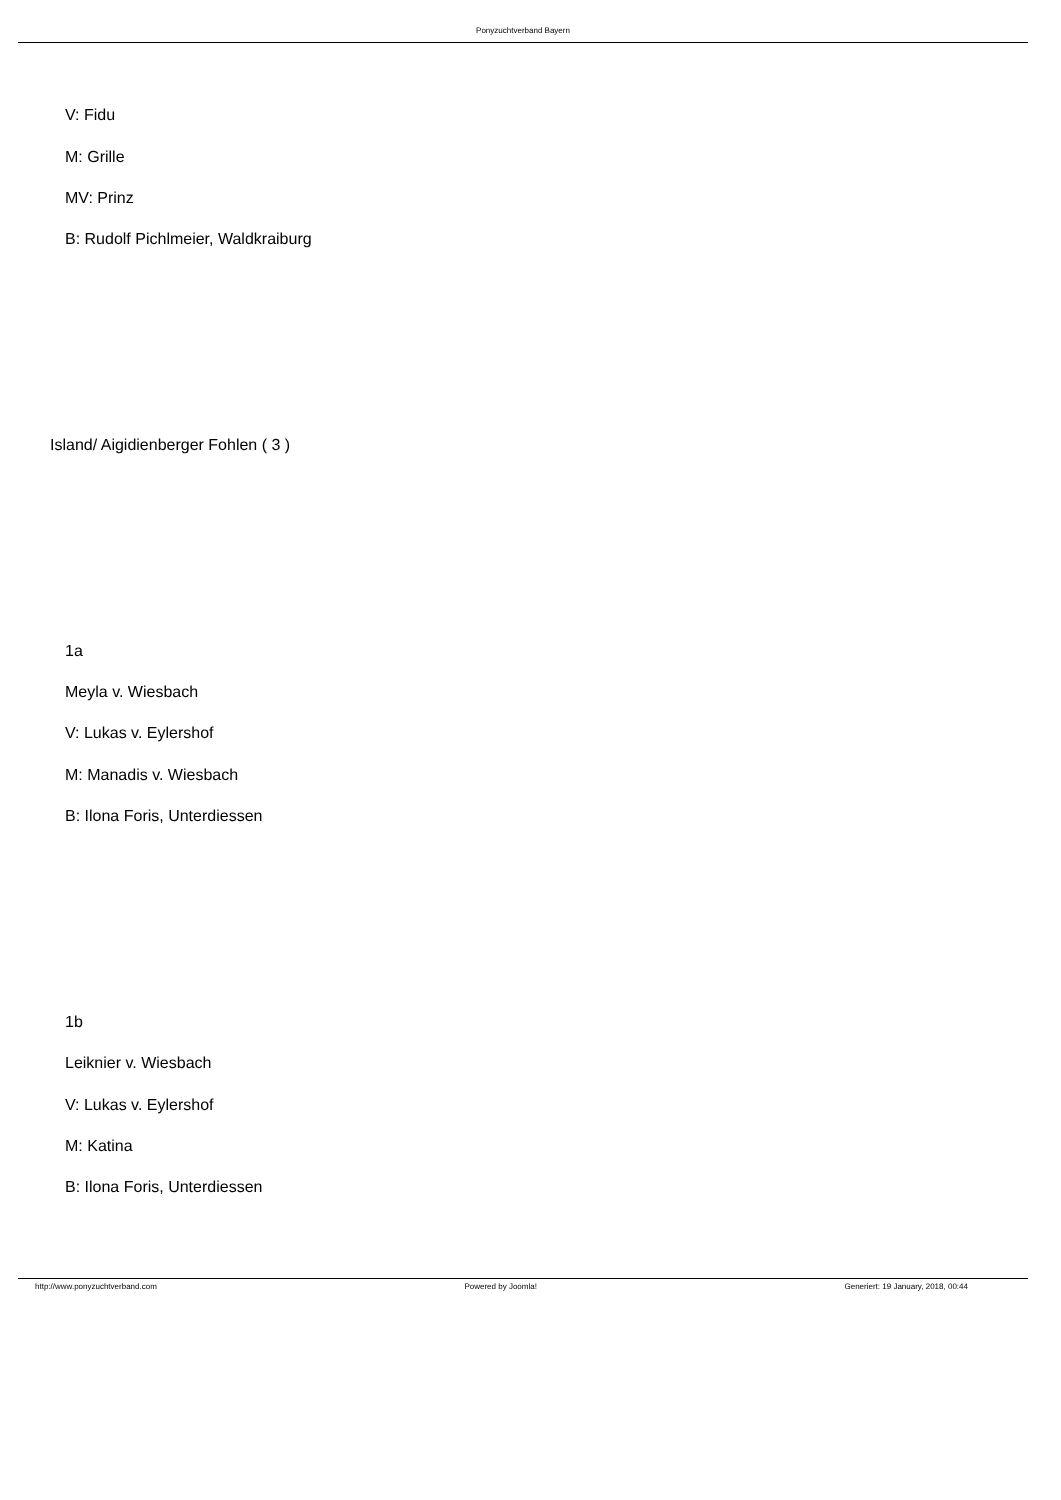Ponyzuchtverband Bayern
V: Fidu
M: Grille
MV: Prinz
B: Rudolf Pichlmeier, Waldkraiburg
Island/ Aigidienberger Fohlen ( 3 )
1a
Meyla v. Wiesbach
V: Lukas v. Eylershof
M: Manadis v. Wiesbach
B: Ilona Foris, Unterdiessen
1b
Leiknier v. Wiesbach
V: Lukas v. Eylershof
M: Katina
B: Ilona Foris, Unterdiessen
http://www.ponyzuchtverband.com Powered by Joomla! Generiert: 19 January, 2018, 00:44